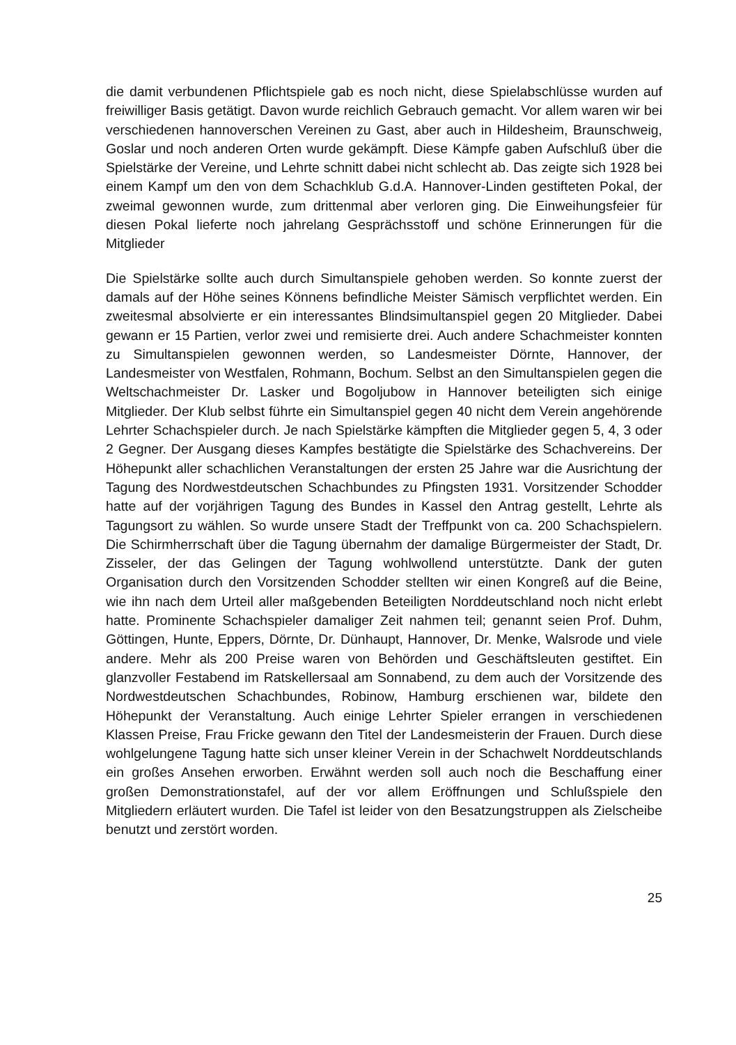die damit verbundenen Pflichtspiele gab es noch nicht, diese Spielabschlüsse wurden auf freiwilliger Basis getätigt. Davon wurde reichlich Gebrauch gemacht. Vor allem waren wir bei verschiedenen hannoverschen Vereinen zu Gast, aber auch in Hildesheim, Braunschweig, Goslar und noch anderen Orten wurde gekämpft. Diese Kämpfe gaben Aufschluß über die Spielstärke der Vereine, und Lehrte schnitt dabei nicht schlecht ab. Das zeigte sich 1928 bei einem Kampf um den von dem Schachklub G.d.A. Hannover-Linden gestifteten Pokal, der zweimal gewonnen wurde, zum drittenmal aber verloren ging. Die Einweihungsfeier für diesen Pokal lieferte noch jahrelang Gesprächsstoff und schöne Erinnerungen für die Mitglieder
Die Spielstärke sollte auch durch Simultanspiele gehoben werden. So konnte zuerst der damals auf der Höhe seines Könnens befindliche Meister Sämisch verpflichtet werden. Ein zweitesmal absolvierte er ein interessantes Blindsimultanspiel gegen 20 Mitglieder. Dabei gewann er 15 Partien, verlor zwei und remisierte drei. Auch andere Schachmeister konnten zu Simultanspielen gewonnen werden, so Landesmeister Dörnte, Hannover, der Landesmeister von Westfalen, Rohmann, Bochum. Selbst an den Simultanspielen gegen die Weltschachmeister Dr. Lasker und Bogoljubow in Hannover beteiligten sich einige Mitglieder. Der Klub selbst führte ein Simultanspiel gegen 40 nicht dem Verein angehörende Lehrter Schachspieler durch. Je nach Spielstärke kämpften die Mitglieder gegen 5, 4, 3 oder 2 Gegner. Der Ausgang dieses Kampfes bestätigte die Spielstärke des Schachvereins. Der Höhepunkt aller schachlichen Veranstaltungen der ersten 25 Jahre war die Ausrichtung der Tagung des Nordwestdeutschen Schachbundes zu Pfingsten 1931. Vorsitzender Schodder hatte auf der vorjährigen Tagung des Bundes in Kassel den Antrag gestellt, Lehrte als Tagungsort zu wählen. So wurde unsere Stadt der Treffpunkt von ca. 200 Schachspielern. Die Schirmherrschaft über die Tagung übernahm der damalige Bürgermeister der Stadt, Dr. Zisseler, der das Gelingen der Tagung wohlwollend unterstützte. Dank der guten Organisation durch den Vorsitzenden Schodder stellten wir einen Kongreß auf die Beine, wie ihn nach dem Urteil aller maßgebenden Beteiligten Norddeutschland noch nicht erlebt hatte. Prominente Schachspieler damaliger Zeit nahmen teil; genannt seien Prof. Duhm, Göttingen, Hunte, Eppers, Dörnte, Dr. Dünhaupt, Hannover, Dr. Menke, Walsrode und viele andere. Mehr als 200 Preise waren von Behörden und Geschäftsleuten gestiftet. Ein glanzvoller Festabend im Ratskellersaal am Sonnabend, zu dem auch der Vorsitzende des Nordwestdeutschen Schachbundes, Robinow, Hamburg erschienen war, bildete den Höhepunkt der Veranstaltung. Auch einige Lehrter Spieler errangen in verschiedenen Klassen Preise, Frau Fricke gewann den Titel der Landesmeisterin der Frauen. Durch diese wohlgelungene Tagung hatte sich unser kleiner Verein in der Schachwelt Norddeutschlands ein großes Ansehen erworben. Erwähnt werden soll auch noch die Beschaffung einer großen Demonstrationstafel, auf der vor allem Eröffnungen und Schlußspiele den Mitgliedern erläutert wurden. Die Tafel ist leider von den Besatzungstruppen als Zielscheibe benutzt und zerstört worden.
25